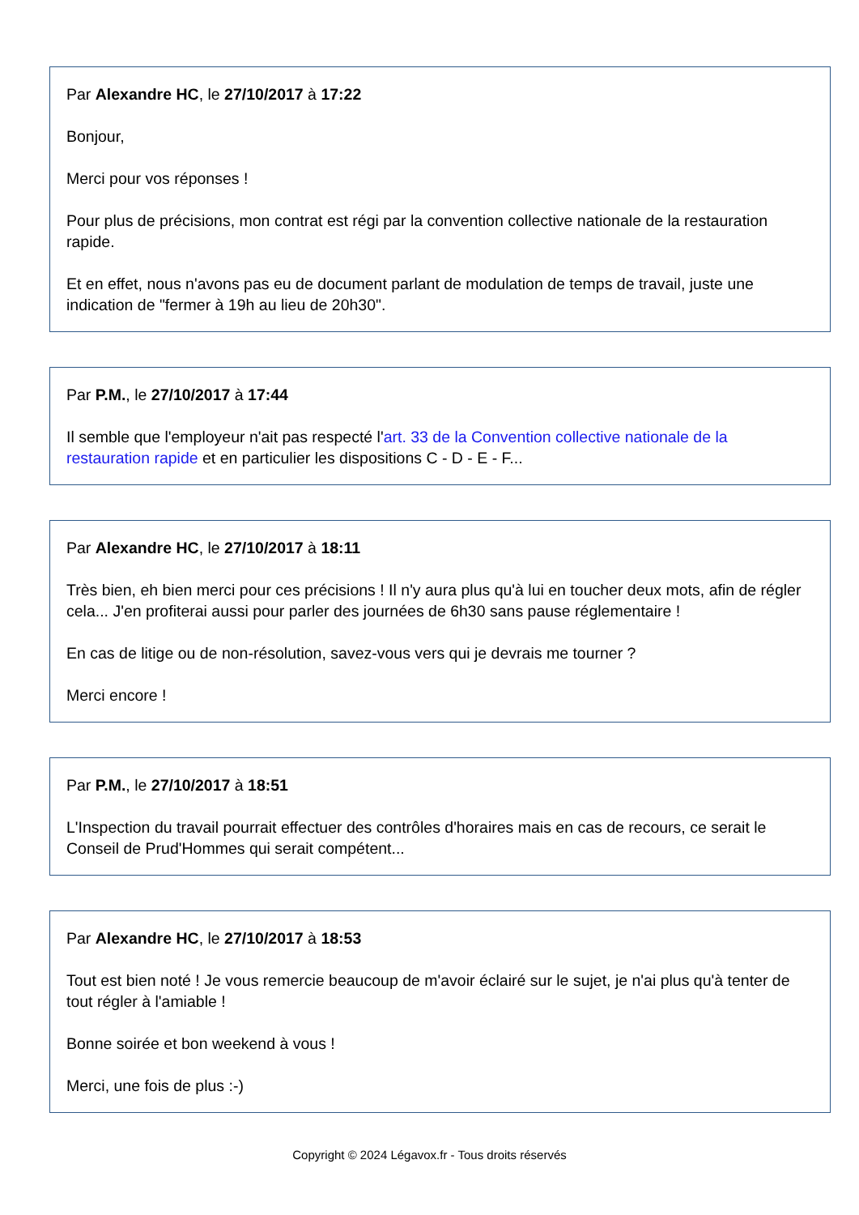Par Alexandre HC, le 27/10/2017 à 17:22
Bonjour,
Merci pour vos réponses !
Pour plus de précisions, mon contrat est régi par la convention collective nationale de la restauration rapide.
Et en effet, nous n'avons pas eu de document parlant de modulation de temps de travail, juste une indication de "fermer à 19h au lieu de 20h30".
Par P.M., le 27/10/2017 à 17:44
Il semble que l'employeur n'ait pas respecté l'art. 33 de la Convention collective nationale de la restauration rapide et en particulier les dispositions C - D - E - F...
Par Alexandre HC, le 27/10/2017 à 18:11
Très bien, eh bien merci pour ces précisions ! Il n'y aura plus qu'à lui en toucher deux mots, afin de régler cela... J'en profiterai aussi pour parler des journées de 6h30 sans pause réglementaire !
En cas de litige ou de non-résolution, savez-vous vers qui je devrais me tourner ?
Merci encore !
Par P.M., le 27/10/2017 à 18:51
L'Inspection du travail pourrait effectuer des contrôles d'horaires mais en cas de recours, ce serait le Conseil de Prud'Hommes qui serait compétent...
Par Alexandre HC, le 27/10/2017 à 18:53
Tout est bien noté ! Je vous remercie beaucoup de m'avoir éclairé sur le sujet, je n'ai plus qu'à tenter de tout régler à l'amiable !
Bonne soirée et bon weekend à vous !
Merci, une fois de plus :-)
Copyright © 2024 Légavox.fr - Tous droits réservés